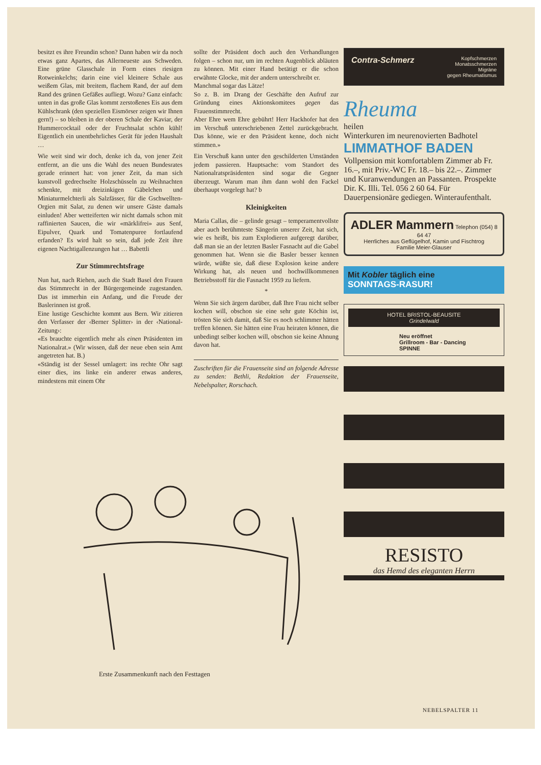besitzt es ihre Freundin schon? Dann haben wir da noch etwas ganz Apartes, das Allerneueste aus Schweden. Eine grüne Glasschale in Form eines riesigen Rotweinkelchs; darin eine viel kleinere Schale aus weißem Glas, mit breitem, flachem Rand, der auf dem Rand des grünen Gefäßes aufliegt. Wozu? Ganz einfach: unten in das große Glas kommt zerstoßenes Eis aus dem Kühlschrank (den speziellen Eismörser zeigen wir Ihnen gern!) – so bleiben in der oberen Schale der Kaviar, der Hummercocktail oder der Fruchtsalat schön kühl! Eigentlich ein unentbehrliches Gerät für jeden Haushalt …
Wie weit sind wir doch, denke ich da, von jener Zeit entfernt, an die uns die Wahl des neuen Bundesrates gerade erinnert hat: von jener Zeit, da man sich kunstvoll gedrechselte Holzschüsseln zu Weihnachten schenkte, mit dreizinkigen Gäbelchen und Miniaturmelchterli als Salzfässer, für die Gschwellten-Orgien mit Salat, zu denen wir unsere Gäste damals einluden! Aber wetteiferten wir nicht damals schon mit raffinierten Saucen, die wir «märklifrei» aus Senf, Eipulver, Quark und Tomatenpuree fortlaufend erfanden? Es wird halt so sein, daß jede Zeit ihre eigenen Nachtigallenzungen hat … Babettli
Zur Stimmrechtsfrage
Nun hat, nach Riehen, auch die Stadt Basel den Frauen das Stimmrecht in der Bürgergemeinde zugestanden. Das ist immerhin ein Anfang, und die Freude der Baslerinnen ist groß.
Eine lustige Geschichte kommt aus Bern. Wir zitieren den Verfasser der ‹Berner Splitter› in der ‹National-Zeitung›:
«Es brauchte eigentlich mehr als einen Präsidenten im Nationalrat.» (Wir wissen, daß der neue eben sein Amt angetreten hat. B.)
«Ständig ist der Sessel umlagert: ins rechte Ohr sagt einer dies, ins linke ein anderer etwas anderes, mindestens mit einem Ohr
sollte der Präsident doch auch den Verhandlungen folgen – schon nur, um im rechten Augenblick abläuten zu können. Mit einer Hand betätigt er die schon erwähnte Glocke, mit der andern unterschreibt er.
Manchmal sogar das Lätze!
So z. B. im Drang der Geschäfte den Aufruf zur Gründung eines Aktionskomitees gegen das Frauenstimmrecht.
Aber Ehre wem Ehre gebührt! Herr Hackhofer hat den im Verschuß unterschriebenen Zettel zurückgebracht. Das könne, wie er den Präsident kenne, doch nicht stimmen.»
Ein Verschuß kann unter den geschilderten Umständen jedem passieren. Hauptsache: vom Standort des Nationalratspräsidenten sind sogar die Gegner überzeugt. Warum man ihm dann wohl den Fackel überhaupt vorgelegt hat? b
Kleinigkeiten
Maria Callas, die – gelinde gesagt – temperamentvollste aber auch berühmteste Sängerin unserer Zeit, hat sich, wie es heißt, bis zum Explodieren aufgeregt darüber, daß man sie an der letzten Basler Fasnacht auf die Gabel genommen hat. Wenn sie die Basler besser kennen würde, wüßte sie, daß diese Explosion keine andere Wirkung hat, als neuen und hochwillkommenen Betriebsstoff für die Fasnacht 1959 zu liefern.
*
Wenn Sie sich ärgern darüber, daß Ihre Frau nicht selber kochen will, obschon sie eine sehr gute Köchin ist, trösten Sie sich damit, daß Sie es noch schlimmer hätten treffen können. Sie hätten eine Frau heiraten können, die unbedingt selber kochen will, obschon sie keine Ahnung davon hat.
Zuschriften für die Frauenseite sind an folgende Adresse zu senden: Bethli, Redaktion der Frauenseite, Nebelspalter, Rorschach.
Erste Zusammenkunft nach den Festtagen
Contra-Schmerz Kopfschmerzen
Monatsschmerzen
Migräne
gegen Rheumatismus
Rheuma
heilen
Winterkuren im neurenovierten Badhotel
LIMMATHOF BADEN
Vollpension mit komfortablem Zimmer ab Fr. 16.–, mit Priv.-WC Fr. 18.– bis 22.–. Zimmer und Kuranwendungen an Passanten. Prospekte Dir. K. Illi. Tel. 056 2 60 64. Für Dauerpensionäre gediegen. Winteraufenthalt.
ADLER Mammern Telephon (054) 8 64 47
Herrliches aus Geflügelhof, Kamin und Fischtrog
Familie Meier-Glauser
Mit Kobler täglich eine
SONNTAGS-RASUR!
HOTEL BRISTOL-BEAUSITE
Grindelwald
Neu eröffnet
Grillroom - Bar - Dancing
SPINNE
RESISTO
das Hemd des eleganten Herrn
NEBELSPALTER 11